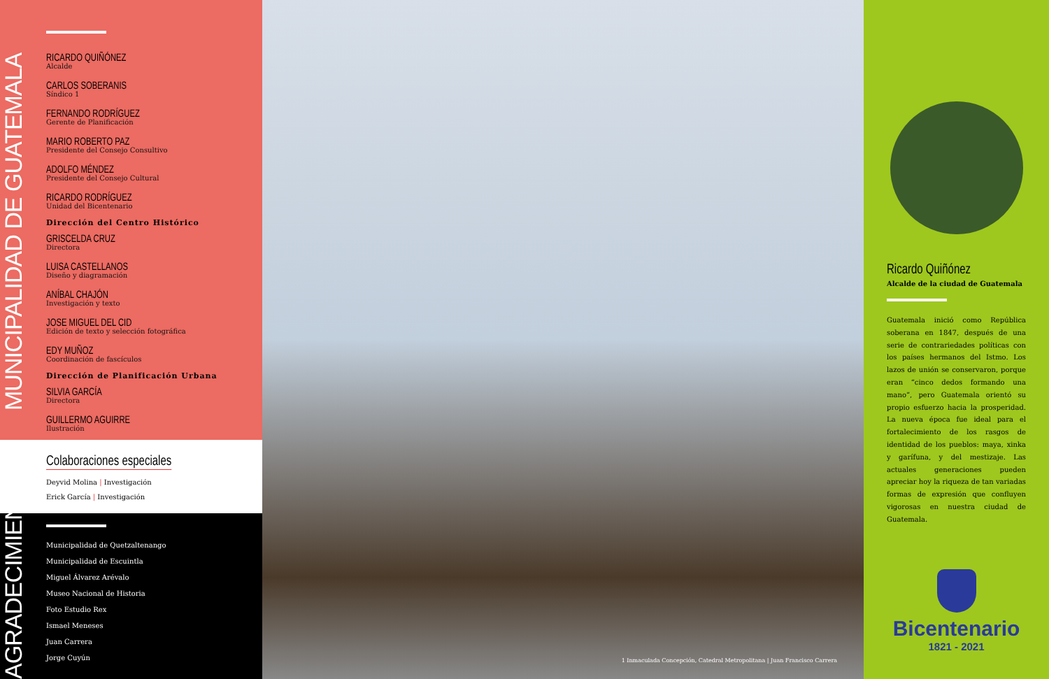MUNICIPALIDAD DE GUATEMALA
RICARDO QUIÑÓNEZ
Alcalde
CARLOS SOBERANIS
Síndico 1
FERNANDO RODRÍGUEZ
Gerente de Planificación
MARIO ROBERTO PAZ
Presidente del Consejo Consultivo
ADOLFO MÉNDEZ
Presidente del Consejo Cultural
RICARDO RODRÍGUEZ
Unidad del Bicentenario
Dirección del Centro Histórico
GRISCELDA CRUZ
Directora
LUISA CASTELLANOS
Diseño y diagramación
ANÍBAL CHAJÓN
Investigación y texto
JOSE MIGUEL DEL CID
Edición de texto y selección fotográfica
EDY MUÑOZ
Coordinación de fascículos
Dirección de Planificación Urbana
SILVIA GARCÍA
Directora
GUILLERMO AGUIRRE
Ilustración
Colaboraciones especiales
Deyvid Molina | Investigación
Erick García | Investigación
AGRADECIMIENTOS
Municipalidad de Quetzaltenango
Municipalidad de Escuintla
Miguel Álvarez Arévalo
Museo Nacional de Historia
Foto Estudio Rex
Ismael Meneses
Juan Carrera
Jorge Cuyún
1 Inmaculada Concepción, Catedral Metropolitana | Juan Francisco Carrera
Ricardo Quiñónez
Alcalde de la ciudad de Guatemala
Guatemala inició como República soberana en 1847, después de una serie de contrariedades políticas con los países hermanos del Istmo. Los lazos de unión se conservaron, porque eran “cinco dedos formando una mano”, pero Guatemala orientó su propio esfuerzo hacia la prosperidad. La nueva época fue ideal para el fortalecimiento de los rasgos de identidad de los pueblos: maya, xinka y garífuna, y del mestizaje. Las actuales generaciones pueden apreciar hoy la riqueza de tan variadas formas de expresión que confluyen vigorosas en nuestra ciudad de Guatemala.
Bicentenario
1821 - 2021